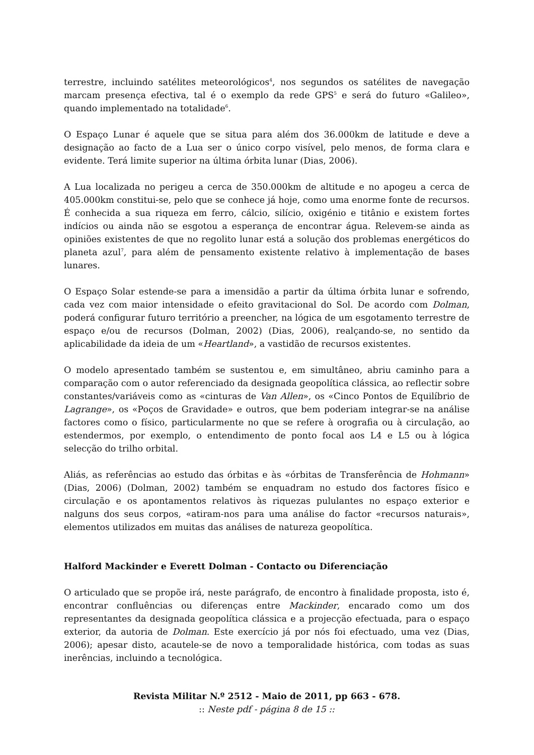terrestre, incluindo satélites meteorológicos<sup>4</sup>, nos segundos os satélites de navegação marcam presença efectiva, tal é o exemplo da rede GPS<sup>5</sup> e será do futuro «Galileo», quando implementado na totalidade<sup>6</sup>.
O Espaço Lunar é aquele que se situa para além dos 36.000km de latitude e deve a designação ao facto de a Lua ser o único corpo visível, pelo menos, de forma clara e evidente. Terá limite superior na última órbita lunar (Dias, 2006).
A Lua localizada no perigeu a cerca de 350.000km de altitude e no apogeu a cerca de 405.000km constitui-se, pelo que se conhece já hoje, como uma enorme fonte de recursos. É conhecida a sua riqueza em ferro, cálcio, silício, oxigénio e titânio e existem fortes indícios ou ainda não se esgotou a esperança de encontrar água. Relevem-se ainda as opiniões existentes de que no regolito lunar está a solução dos problemas energéticos do planeta azul<sup>7</sup>, para além de pensamento existente relativo à implementação de bases lunares.
O Espaço Solar estende-se para a imensidão a partir da última órbita lunar e sofrendo, cada vez com maior intensidade o efeito gravitacional do Sol. De acordo com Dolman, poderá configurar futuro território a preencher, na lógica de um esgotamento terrestre de espaço e/ou de recursos (Dolman, 2002) (Dias, 2006), realçando-se, no sentido da aplicabilidade da ideia de um «Heartland», a vastidão de recursos existentes.
O modelo apresentado também se sustentou e, em simultâneo, abriu caminho para a comparação com o autor referenciado da designada geopolítica clássica, ao reflectir sobre constantes/variáveis como as «cinturas de Van Allen», os «Cinco Pontos de Equilíbrio de Lagrange», os «Poços de Gravidade» e outros, que bem poderiam integrar-se na análise factores como o físico, particularmente no que se refere à orografia ou à circulação, ao estendermos, por exemplo, o entendimento de ponto focal aos L4 e L5 ou à lógica selecção do trilho orbital.
Aliás, as referências ao estudo das órbitas e às «órbitas de Transferência de Hohmann» (Dias, 2006) (Dolman, 2002) também se enquadram no estudo dos factores físico e circulação e os apontamentos relativos às riquezas pululantes no espaço exterior e nalguns dos seus corpos, «atiram-nos para uma análise do factor «recursos naturais», elementos utilizados em muitas das análises de natureza geopolítica.
Halford Mackinder e Everett Dolman - Contacto ou Diferenciação
O articulado que se propõe irá, neste parágrafo, de encontro à finalidade proposta, isto é, encontrar confluências ou diferenças entre Mackinder, encarado como um dos representantes da designada geopolítica clássica e a projecção efectuada, para o espaço exterior, da autoria de Dolman. Este exercício já por nós foi efectuado, uma vez (Dias, 2006); apesar disto, acautele-se de novo a temporalidade histórica, com todas as suas inerências, incluindo a tecnológica.
Revista Militar N.º 2512 - Maio de 2011, pp 663 - 678.
:: Neste pdf - página 8 de 15 ::